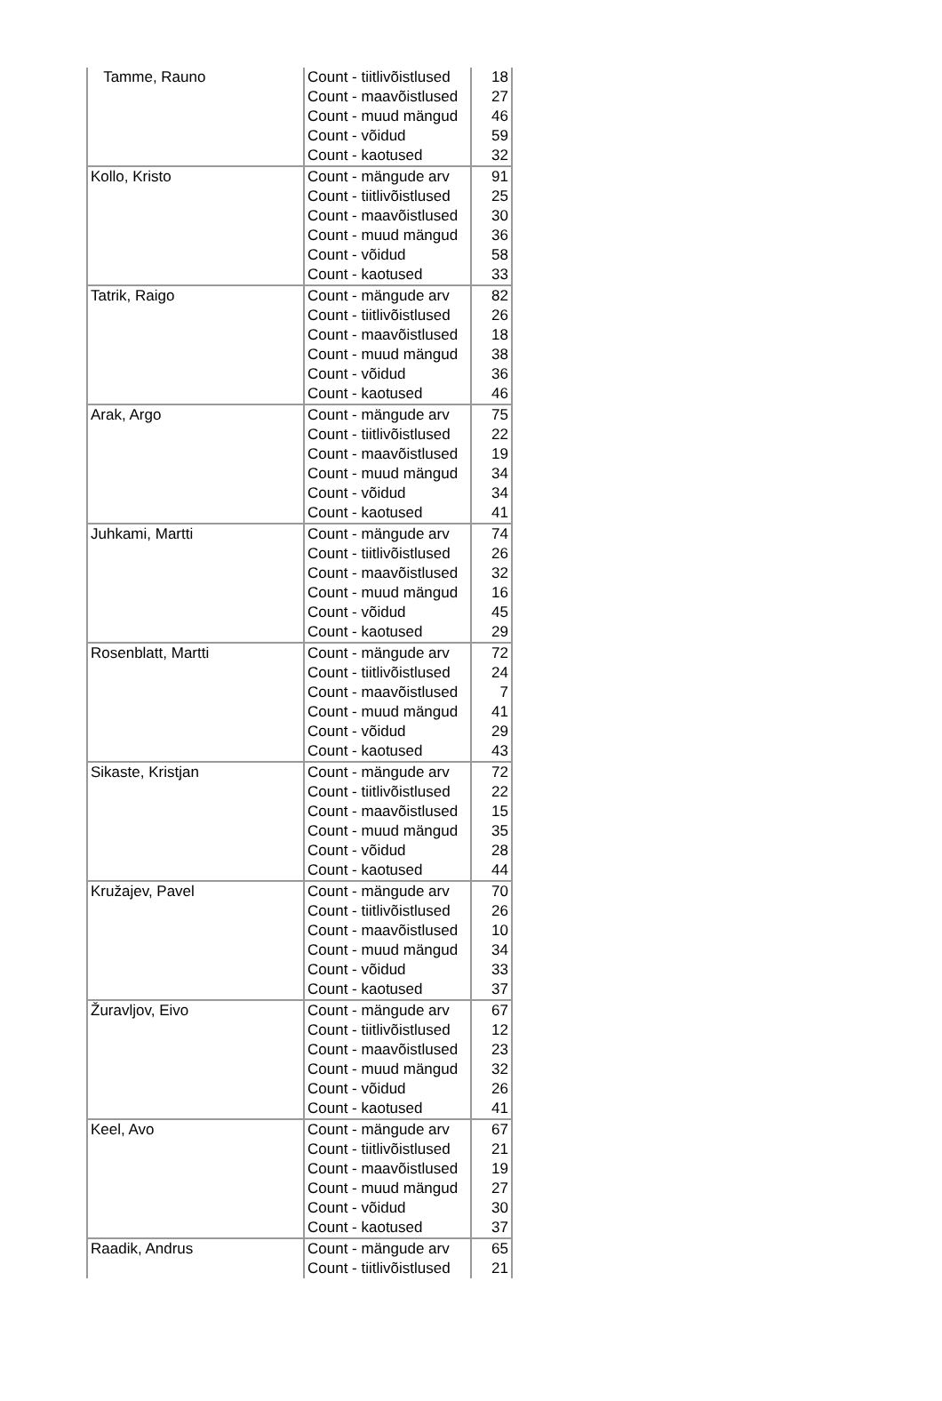| Tamme, Rauno | Count - tiitlivõistlused | 18 |
| | Count - maavõistlused | 27 |
| | Count - muud mängud | 46 |
| | Count - võidud | 59 |
| | Count - kaotused | 32 |
| Kollo, Kristo | Count - mängude arv | 91 |
| | Count - tiitlivõistlused | 25 |
| | Count - maavõistlused | 30 |
| | Count - muud mängud | 36 |
| | Count - võidud | 58 |
| | Count - kaotused | 33 |
| Tatrik, Raigo | Count - mängude arv | 82 |
| | Count - tiitlivõistlused | 26 |
| | Count - maavõistlused | 18 |
| | Count - muud mängud | 38 |
| | Count - võidud | 36 |
| | Count - kaotused | 46 |
| Arak, Argo | Count - mängude arv | 75 |
| | Count - tiitlivõistlused | 22 |
| | Count - maavõistlused | 19 |
| | Count - muud mängud | 34 |
| | Count - võidud | 34 |
| | Count - kaotused | 41 |
| Juhkami, Martti | Count - mängude arv | 74 |
| | Count - tiitlivõistlused | 26 |
| | Count - maavõistlused | 32 |
| | Count - muud mängud | 16 |
| | Count - võidud | 45 |
| | Count - kaotused | 29 |
| Rosenblatt, Martti | Count - mängude arv | 72 |
| | Count - tiitlivõistlused | 24 |
| | Count - maavõistlused | 7 |
| | Count - muud mängud | 41 |
| | Count - võidud | 29 |
| | Count - kaotused | 43 |
| Sikaste, Kristjan | Count - mängude arv | 72 |
| | Count - tiitlivõistlused | 22 |
| | Count - maavõistlused | 15 |
| | Count - muud mängud | 35 |
| | Count - võidud | 28 |
| | Count - kaotused | 44 |
| Kružajev, Pavel | Count - mängude arv | 70 |
| | Count - tiitlivõistlused | 26 |
| | Count - maavõistlused | 10 |
| | Count - muud mängud | 34 |
| | Count - võidud | 33 |
| | Count - kaotused | 37 |
| Žuravljov, Eivo | Count - mängude arv | 67 |
| | Count - tiitlivõistlused | 12 |
| | Count - maavõistlused | 23 |
| | Count - muud mängud | 32 |
| | Count - võidud | 26 |
| | Count - kaotused | 41 |
| Keel, Avo | Count - mängude arv | 67 |
| | Count - tiitlivõistlused | 21 |
| | Count - maavõistlused | 19 |
| | Count - muud mängud | 27 |
| | Count - võidud | 30 |
| | Count - kaotused | 37 |
| Raadik, Andrus | Count - mängude arv | 65 |
| | Count - tiitlivõistlused | 21 |